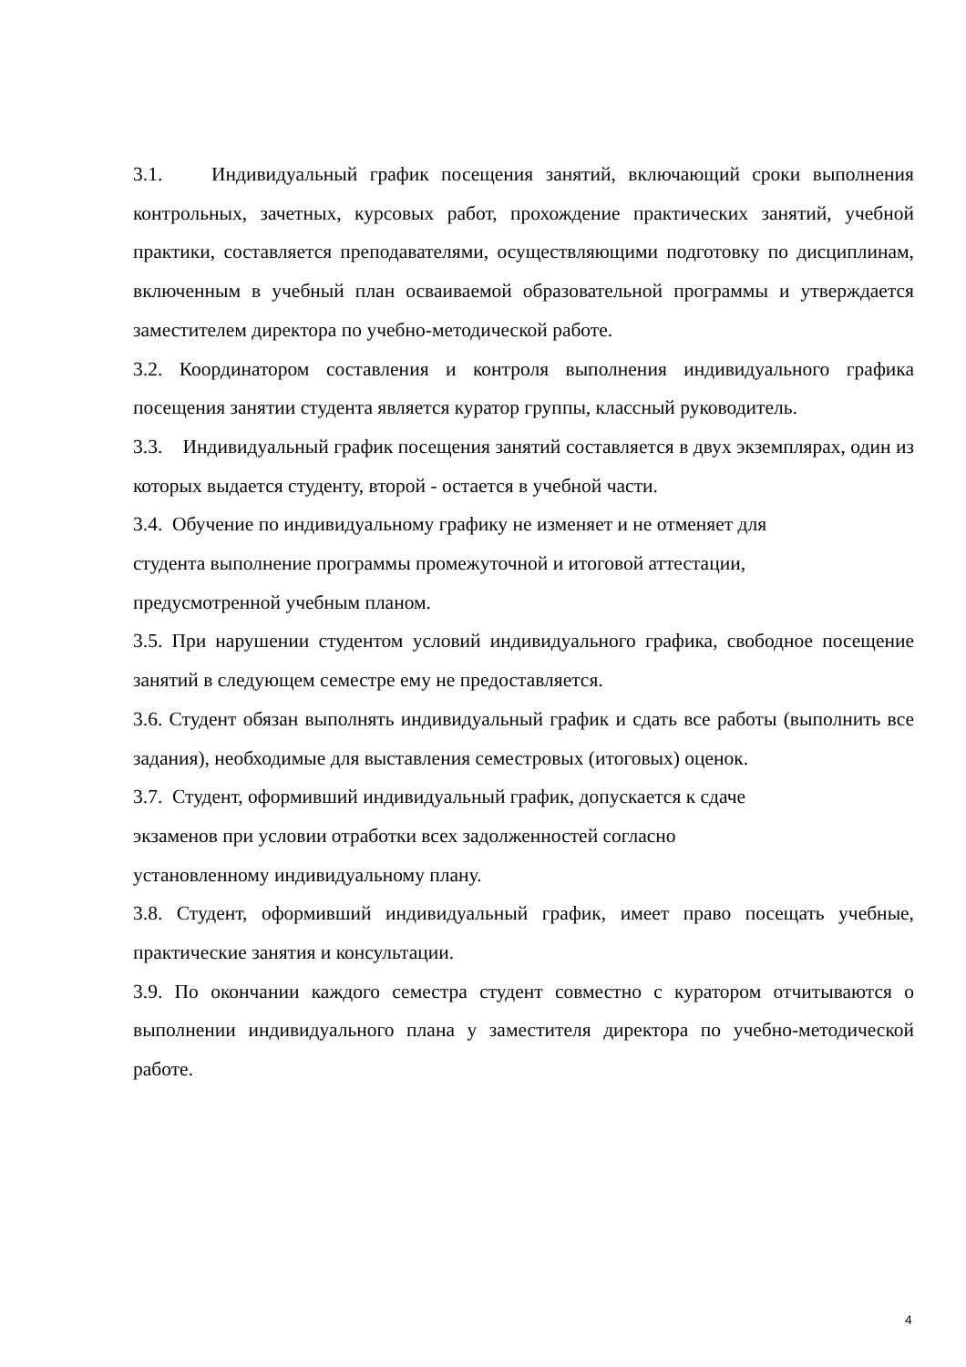3.1. Индивидуальный график посещения занятий, включающий сроки выполнения контрольных, зачетных, курсовых работ, прохождение практических занятий, учебной практики, составляется преподавателями, осуществляющими подготовку по дисциплинам, включенным в учебный план осваиваемой образовательной программы и утверждается заместителем директора по учебно-методической работе.
3.2. Координатором составления и контроля выполнения индивидуального графика посещения занятии студента является куратор группы, классный руководитель.
3.3. Индивидуальный график посещения занятий составляется в двух экземплярах, один из которых выдается студенту, второй - остается в учебной части.
3.4. Обучение по индивидуальному графику не изменяет и не отменяет для
студента выполнение программы промежуточной и итоговой аттестации,
предусмотренной учебным планом.
3.5. При нарушении студентом условий индивидуального графика, свободное посещение занятий в следующем семестре ему не предоставляется.
3.6. Студент обязан выполнять индивидуальный график и сдать все работы (выполнить все задания), необходимые для выставления семестровых (итоговых) оценок.
3.7. Студент, оформивший индивидуальный график, допускается к сдаче
экзаменов при условии отработки всех задолженностей согласно
установленному индивидуальному плану.
3.8. Студент, оформивший индивидуальный график, имеет право посещать учебные, практические занятия и консультации.
3.9. По окончании каждого семестра студент совместно с куратором отчитываются о выполнении индивидуального плана у заместителя директора по учебно-методической работе.
4